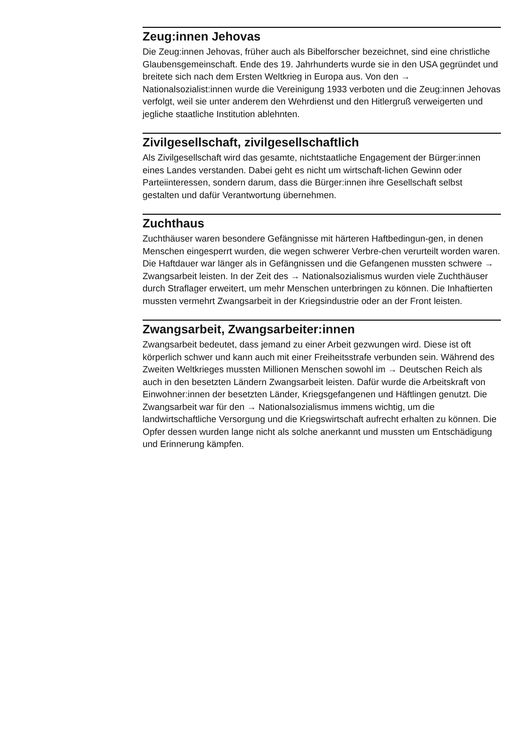Zeug:innen Jehovas
Die Zeug:innen Jehovas, früher auch als Bibelforscher bezeichnet, sind eine christliche Glaubensgemeinschaft. Ende des 19. Jahrhunderts wurde sie in den USA gegründet und breitete sich nach dem Ersten Weltkrieg in Europa aus. Von den → Nationalsozialist:innen wurde die Vereinigung 1933 verboten und die Zeug:innen Jehovas verfolgt, weil sie unter anderem den Wehrdienst und den Hitlergruß verweigerten und jegliche staatliche Institution ablehnten.
Zivilgesellschaft, zivilgesellschaftlich
Als Zivilgesellschaft wird das gesamte, nichtstaatliche Engagement der Bürger:innen eines Landes verstanden. Dabei geht es nicht um wirtschaft-lichen Gewinn oder Parteiinteressen, sondern darum, dass die Bürger:innen ihre Gesellschaft selbst gestalten und dafür Verantwortung übernehmen.
Zuchthaus
Zuchthäuser waren besondere Gefängnisse mit härteren Haftbedingun-gen, in denen Menschen eingesperrt wurden, die wegen schwerer Verbre-chen verurteilt worden waren. Die Haftdauer war länger als in Gefängnissen und die Gefangenen mussten schwere → Zwangsarbeit leisten. In der Zeit des → Nationalsozialismus wurden viele Zuchthäuser durch Straflager erweitert, um mehr Menschen unterbringen zu können. Die Inhaftierten mussten vermehrt Zwangsarbeit in der Kriegsindustrie oder an der Front leisten.
Zwangsarbeit, Zwangsarbeiter:innen
Zwangsarbeit bedeutet, dass jemand zu einer Arbeit gezwungen wird. Diese ist oft körperlich schwer und kann auch mit einer Freiheitsstrafe verbunden sein. Während des Zweiten Weltkrieges mussten Millionen Menschen sowohl im → Deutschen Reich als auch in den besetzten Ländern Zwangsarbeit leisten. Dafür wurde die Arbeitskraft von Einwohner:innen der besetzten Länder, Kriegsgefangenen und Häftlingen genutzt. Die Zwangsarbeit war für den → Nationalsozialismus immens wichtig, um die landwirtschaftliche Versorgung und die Kriegswirtschaft aufrecht erhalten zu können. Die Opfer dessen wurden lange nicht als solche anerkannt und mussten um Entschädigung und Erinnerung kämpfen.